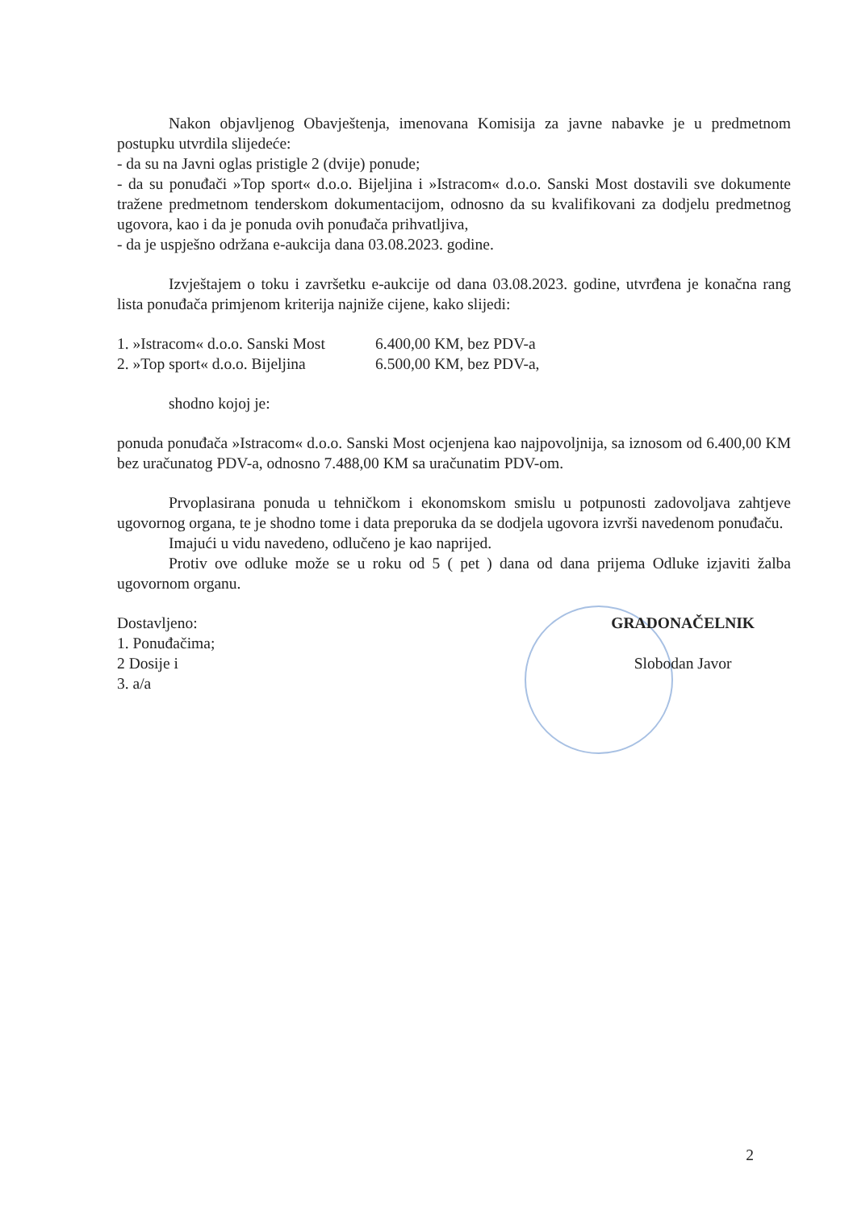Nakon objavljenog Obavještenja, imenovana Komisija za javne nabavke je u predmetnom postupku utvrdila slijedeće:
- da su na Javni oglas pristigle 2 (dvije) ponude;
- da su ponuđači »Top sport« d.o.o. Bijeljina i »Istracom« d.o.o. Sanski Most dostavili sve dokumente tražene predmetnom tenderskom dokumentacijom, odnosno da su kvalifikovani za dodjelu predmetnog ugovora, kao i da je ponuda ovih ponuđača prihvatljiva,
- da je uspješno održana e-aukcija dana 03.08.2023. godine.
Izvještajem o toku i završetku e-aukcije od dana 03.08.2023. godine, utvrđena je konačna rang lista ponuđača primjenom kriterija najniže cijene, kako slijedi:
1. »Istracom« d.o.o. Sanski Most 6.400,00 KM, bez PDV-a
2. »Top sport« d.o.o. Bijeljina 6.500,00 KM, bez PDV-a,
shodno kojoj je:
ponuda ponuđača »Istracom« d.o.o. Sanski Most ocjenjena kao najpovoljnija, sa iznosom od 6.400,00 KM bez uračunatog PDV-a, odnosno 7.488,00 KM sa uračunatim PDV-om.
Prvoplasirana ponuda u tehničkom i ekonomskom smislu u potpunosti zadovoljava zahtjeve ugovornog organa, te je shodno tome i data preporuka da se dodjela ugovora izvrši navedenom ponuđaču.
Imajući u vidu navedeno, odlučeno je kao naprijed.
Protiv ove odluke može se u roku od 5 ( pet ) dana od dana prijema Odluke izjaviti žalba ugovornom organu.
Dostavljeno:
1. Ponuđačima;
2 Dosije i
3. a/a
GRADONAČELNIK
Slobodan Javor
2